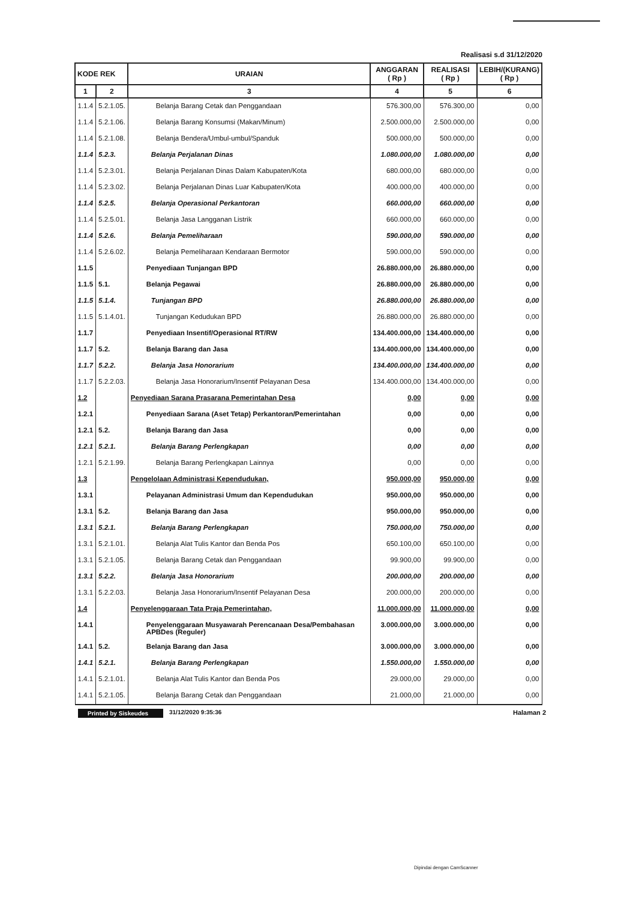Realisasi s.d 31/12/2020
| KODE REK | | URAIAN | ANGGARAN ( Rp ) | REALISASI ( Rp ) | LEBIH/(KURANG) ( Rp ) |
| --- | --- | --- | --- | --- | --- |
| 1 | 2 | 3 | 4 | 5 | 6 |
| 1.1.4 | 5.2.1.05. | Belanja Barang Cetak dan Penggandaan | 576.300,00 | 576.300,00 | 0,00 |
| 1.1.4 | 5.2.1.06. | Belanja Barang Konsumsi (Makan/Minum) | 2.500.000,00 | 2.500.000,00 | 0,00 |
| 1.1.4 | 5.2.1.08. | Belanja Bendera/Umbul-umbul/Spanduk | 500.000,00 | 500.000,00 | 0,00 |
| 1.1.4 | 5.2.3. | Belanja Perjalanan Dinas | 1.080.000,00 | 1.080.000,00 | 0,00 |
| 1.1.4 | 5.2.3.01. | Belanja Perjalanan Dinas Dalam Kabupaten/Kota | 680.000,00 | 680.000,00 | 0,00 |
| 1.1.4 | 5.2.3.02. | Belanja Perjalanan Dinas Luar Kabupaten/Kota | 400.000,00 | 400.000,00 | 0,00 |
| 1.1.4 | 5.2.5. | Belanja Operasional Perkantoran | 660.000,00 | 660.000,00 | 0,00 |
| 1.1.4 | 5.2.5.01. | Belanja Jasa Langganan Listrik | 660.000,00 | 660.000,00 | 0,00 |
| 1.1.4 | 5.2.6. | Belanja Pemeliharaan | 590.000,00 | 590.000,00 | 0,00 |
| 1.1.4 | 5.2.6.02. | Belanja Pemeliharaan Kendaraan Bermotor | 590.000,00 | 590.000,00 | 0,00 |
| 1.1.5 | | Penyediaan Tunjangan BPD | 26.880.000,00 | 26.880.000,00 | 0,00 |
| 1.1.5 | 5.1. | Belanja Pegawai | 26.880.000,00 | 26.880.000,00 | 0,00 |
| 1.1.5 | 5.1.4. | Tunjangan BPD | 26.880.000,00 | 26.880.000,00 | 0,00 |
| 1.1.5 | 5.1.4.01. | Tunjangan Kedudukan BPD | 26.880.000,00 | 26.880.000,00 | 0,00 |
| 1.1.7 | | Penyediaan Insentif/Operasional RT/RW | 134.400.000,00 | 134.400.000,00 | 0,00 |
| 1.1.7 | 5.2. | Belanja Barang dan Jasa | 134.400.000,00 | 134.400.000,00 | 0,00 |
| 1.1.7 | 5.2.2. | Belanja Jasa Honorarium | 134.400.000,00 | 134.400.000,00 | 0,00 |
| 1.1.7 | 5.2.2.03. | Belanja Jasa Honorarium/Insentif Pelayanan Desa | 134.400.000,00 | 134.400.000,00 | 0,00 |
| 1.2 | | Penyediaan Sarana Prasarana Pemerintahan Desa | 0,00 | 0,00 | 0,00 |
| 1.2.1 | | Penyediaan Sarana (Aset Tetap) Perkantoran/Pemerintahan | 0,00 | 0,00 | 0,00 |
| 1.2.1 | 5.2. | Belanja Barang dan Jasa | 0,00 | 0,00 | 0,00 |
| 1.2.1 | 5.2.1. | Belanja Barang Perlengkapan | 0,00 | 0,00 | 0,00 |
| 1.2.1 | 5.2.1.99. | Belanja Barang Perlengkapan Lainnya | 0,00 | 0,00 | 0,00 |
| 1.3 | | Pengelolaan Administrasi Kependudukan, | 950.000,00 | 950.000,00 | 0,00 |
| 1.3.1 | | Pelayanan Administrasi Umum dan Kependudukan | 950.000,00 | 950.000,00 | 0,00 |
| 1.3.1 | 5.2. | Belanja Barang dan Jasa | 950.000,00 | 950.000,00 | 0,00 |
| 1.3.1 | 5.2.1. | Belanja Barang Perlengkapan | 750.000,00 | 750.000,00 | 0,00 |
| 1.3.1 | 5.2.1.01. | Belanja Alat Tulis Kantor dan Benda Pos | 650.100,00 | 650.100,00 | 0,00 |
| 1.3.1 | 5.2.1.05. | Belanja Barang Cetak dan Penggandaan | 99.900,00 | 99.900,00 | 0,00 |
| 1.3.1 | 5.2.2. | Belanja Jasa Honorarium | 200.000,00 | 200.000,00 | 0,00 |
| 1.3.1 | 5.2.2.03. | Belanja Jasa Honorarium/Insentif Pelayanan Desa | 200.000,00 | 200.000,00 | 0,00 |
| 1.4 | | Penyelenggaraan Tata Praja Pemerintahan, | 11.000.000,00 | 11.000.000,00 | 0,00 |
| 1.4.1 | | Penyelenggaraan Musyawarah Perencanaan Desa/Pembahasan APBDes (Reguler) | 3.000.000,00 | 3.000.000,00 | 0,00 |
| 1.4.1 | 5.2. | Belanja Barang dan Jasa | 3.000.000,00 | 3.000.000,00 | 0,00 |
| 1.4.1 | 5.2.1. | Belanja Barang Perlengkapan | 1.550.000,00 | 1.550.000,00 | 0,00 |
| 1.4.1 | 5.2.1.01. | Belanja Alat Tulis Kantor dan Benda Pos | 29.000,00 | 29.000,00 | 0,00 |
| 1.4.1 | 5.2.1.05. | Belanja Barang Cetak dan Penggandaan | 21.000,00 | 21.000,00 | 0,00 |
Printed by Siskeudes 31/12/2020 9:35:36 Halaman 2
Dipindai dengan CamScanner